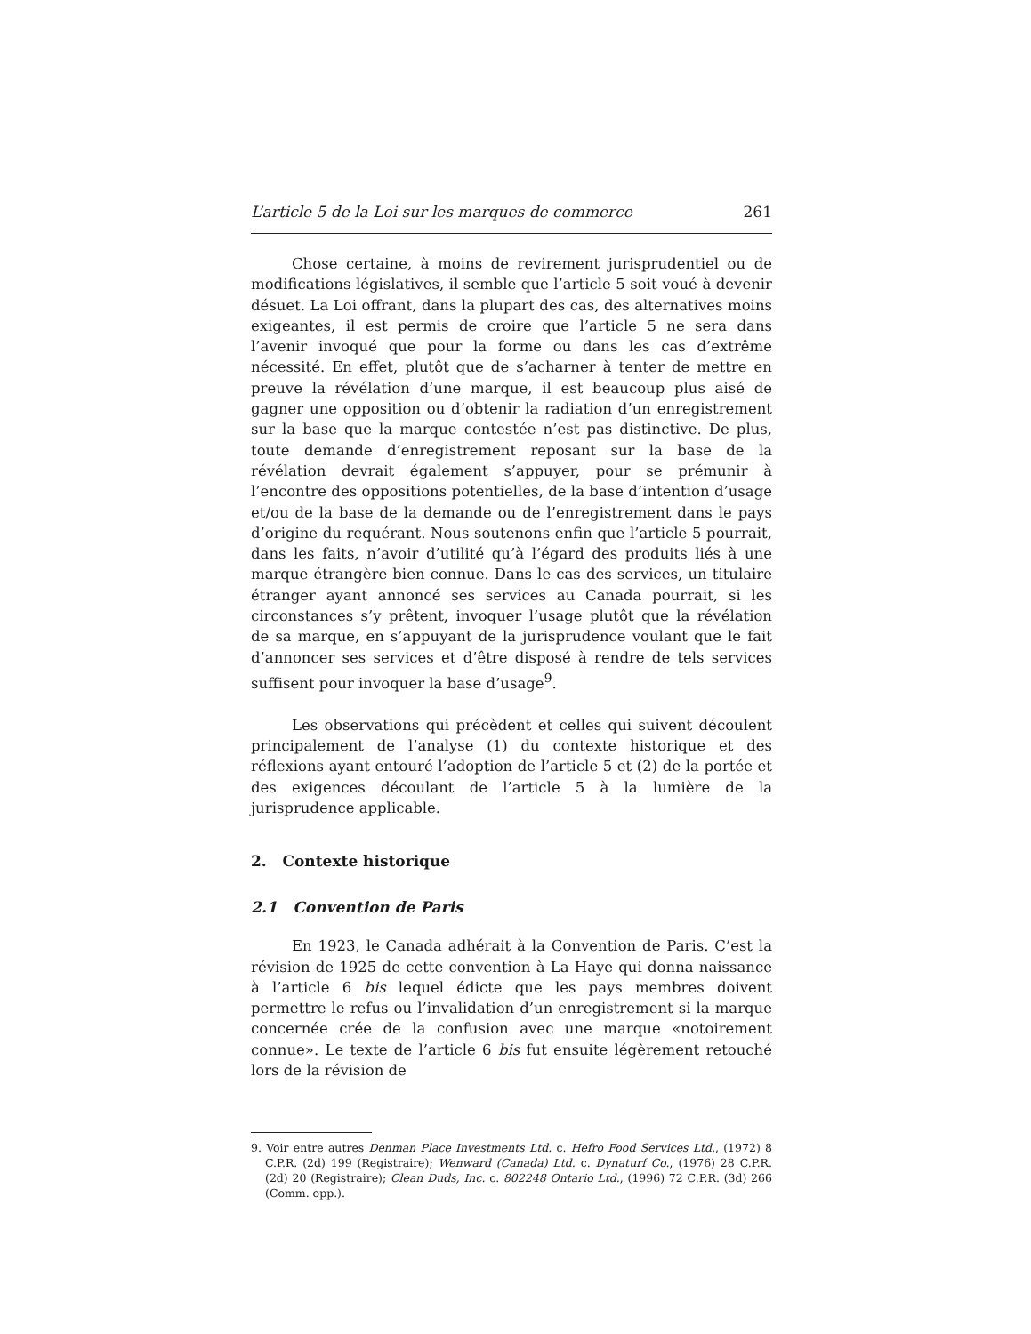L’article 5 de la Loi sur les marques de commerce 261
Chose certaine, à moins de revirement jurisprudentiel ou de modifications législatives, il semble que l’article 5 soit voué à devenir désuet. La Loi offrant, dans la plupart des cas, des alternatives moins exigeantes, il est permis de croire que l’article 5 ne sera dans l’avenir invoqué que pour la forme ou dans les cas d’extrême nécessité. En effet, plutôt que de s’acharner à tenter de mettre en preuve la révélation d’une marque, il est beaucoup plus aisé de gagner une opposition ou d’obtenir la radiation d’un enregistrement sur la base que la marque contestée n’est pas distinctive. De plus, toute demande d’enregistrement reposant sur la base de la révélation devrait également s’appuyer, pour se prémunir à l’encontre des oppositions potentielles, de la base d’intention d’usage et/ou de la base de la demande ou de l’enregistrement dans le pays d’origine du requérant. Nous soutenons enfin que l’article 5 pourrait, dans les faits, n’avoir d’utilité qu’à l’égard des produits liés à une marque étrangère bien connue. Dans le cas des services, un titulaire étranger ayant annoncé ses services au Canada pourrait, si les circonstances s’y prêtent, invoquer l’usage plutôt que la révélation de sa marque, en s’appuyant de la jurisprudence voulant que le fait d’annoncer ses services et d’être disposé à rendre de tels services suffisent pour invoquer la base d’usage<sup>9</sup>.
Les observations qui précèdent et celles qui suivent découlent principalement de l’analyse (1) du contexte historique et des réflexions ayant entouré l’adoption de l’article 5 et (2) de la portée et des exigences découlant de l’article 5 à la lumière de la jurisprudence applicable.
2. Contexte historique
2.1 Convention de Paris
En 1923, le Canada adhérait à la Convention de Paris. C’est la révision de 1925 de cette convention à La Haye qui donna naissance à l’article 6 bis lequel édicte que les pays membres doivent permettre le refus ou l’invalidation d’un enregistrement si la marque concernée crée de la confusion avec une marque «notoirement connue». Le texte de l’article 6 bis fut ensuite légèrement retouché lors de la révision de
9. Voir entre autres Denman Place Investments Ltd. c. Hefro Food Services Ltd., (1972) 8 C.P.R. (2d) 199 (Registraire); Wenward (Canada) Ltd. c. Dynaturf Co., (1976) 28 C.P.R. (2d) 20 (Registraire); Clean Duds, Inc. c. 802248 Ontario Ltd., (1996) 72 C.P.R. (3d) 266 (Comm. opp.).